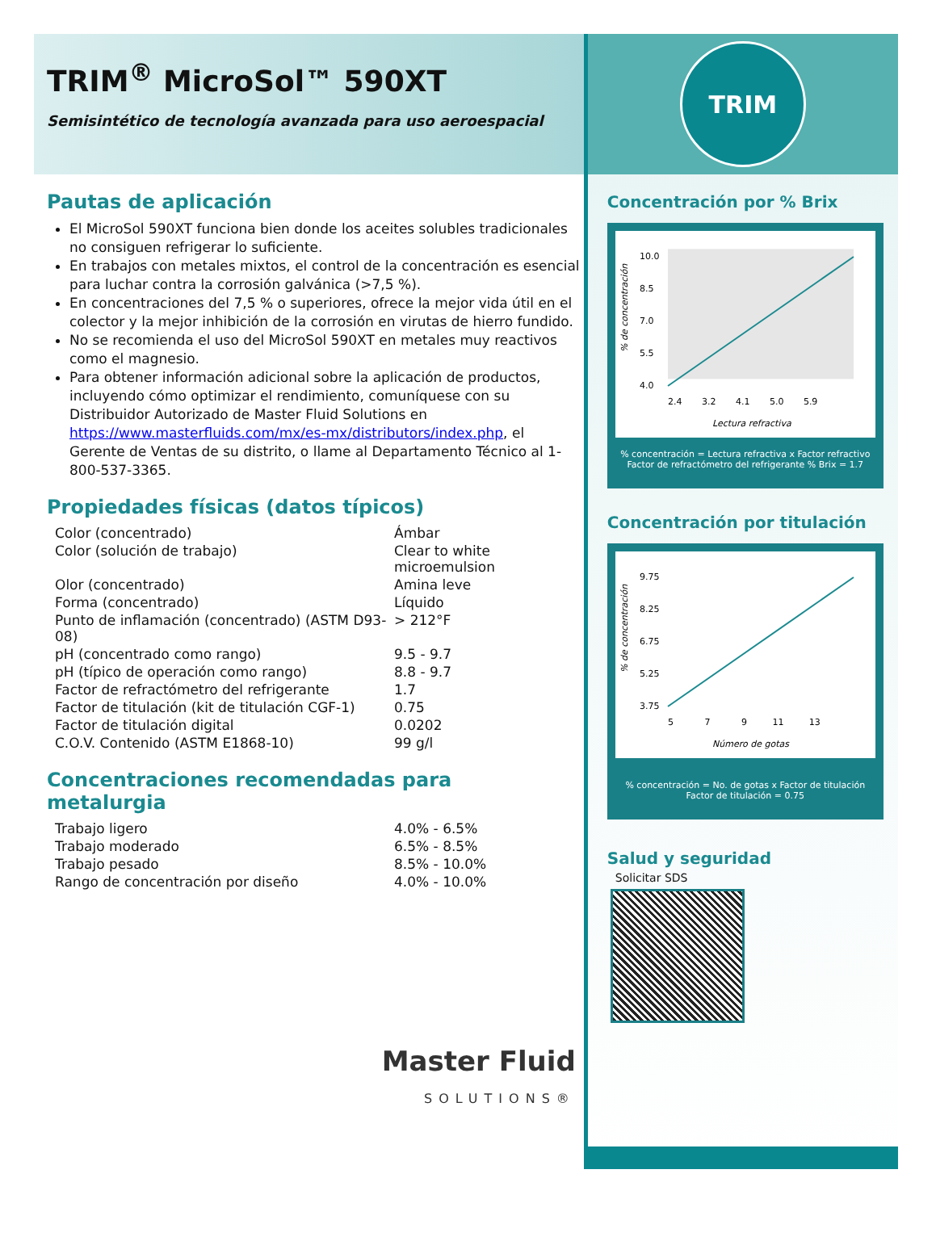TRIM<sup>®</sup> MicroSol™ 590XT
Semisintético de tecnología avanzada para uso aeroespacial
Pautas de aplicación
El MicroSol 590XT funciona bien donde los aceites solubles tradicionales no consiguen refrigerar lo suficiente.
En trabajos con metales mixtos, el control de la concentración es esencial para luchar contra la corrosión galvánica (>7,5 %).
En concentraciones del 7,5 % o superiores, ofrece la mejor vida útil en el colector y la mejor inhibición de la corrosión en virutas de hierro fundido.
No se recomienda el uso del MicroSol 590XT en metales muy reactivos como el magnesio.
Para obtener información adicional sobre la aplicación de productos, incluyendo cómo optimizar el rendimiento, comuníquese con su Distribuidor Autorizado de Master Fluid Solutions en https://www.masterfluids.com/mx/es-mx/distributors/index.php, el Gerente de Ventas de su distrito, o llame al Departamento Técnico al 1-800-537-3365.
Propiedades físicas (datos típicos)
| Color (concentrado) | Ámbar |
| Color (solución de trabajo) | Clear to white microemulsion |
| Olor (concentrado) | Amina leve |
| Forma (concentrado) | Líquido |
| Punto de inflamación (concentrado) (ASTM D93-08) | > 212°F |
| pH (concentrado como rango) | 9.5 - 9.7 |
| pH (típico de operación como rango) | 8.8 - 9.7 |
| Factor de refractómetro del refrigerante | 1.7 |
| Factor de titulación (kit de titulación CGF-1) | 0.75 |
| Factor de titulación digital | 0.0202 |
| C.O.V. Contenido (ASTM E1868-10) | 99 g/l |
Concentraciones recomendadas para metalurgia
| Trabajo ligero | 4.0% - 6.5% |
| Trabajo moderado | 6.5% - 8.5% |
| Trabajo pesado | 8.5% - 10.0% |
| Rango de concentración por diseño | 4.0% - 10.0% |
Master Fluid
SOLUTIONS®
TRIM
Concentración por % Brix
10.0
8.5
7.0
5.5
4.0
2.4 3.2 4.1 5.0 5.9
Lectura refractiva
% de concentración
% concentración = Lectura refractiva x Factor refractivo
Factor de refractómetro del refrigerante % Brix = 1.7
Concentración por titulación
9.75
8.25
6.75
5.25
3.75
5 7 9 11 13
Número de gotas
% de concentración
% concentración = No. de gotas x Factor de titulación
Factor de titulación = 0.75
Salud y seguridad
Solicitar SDS